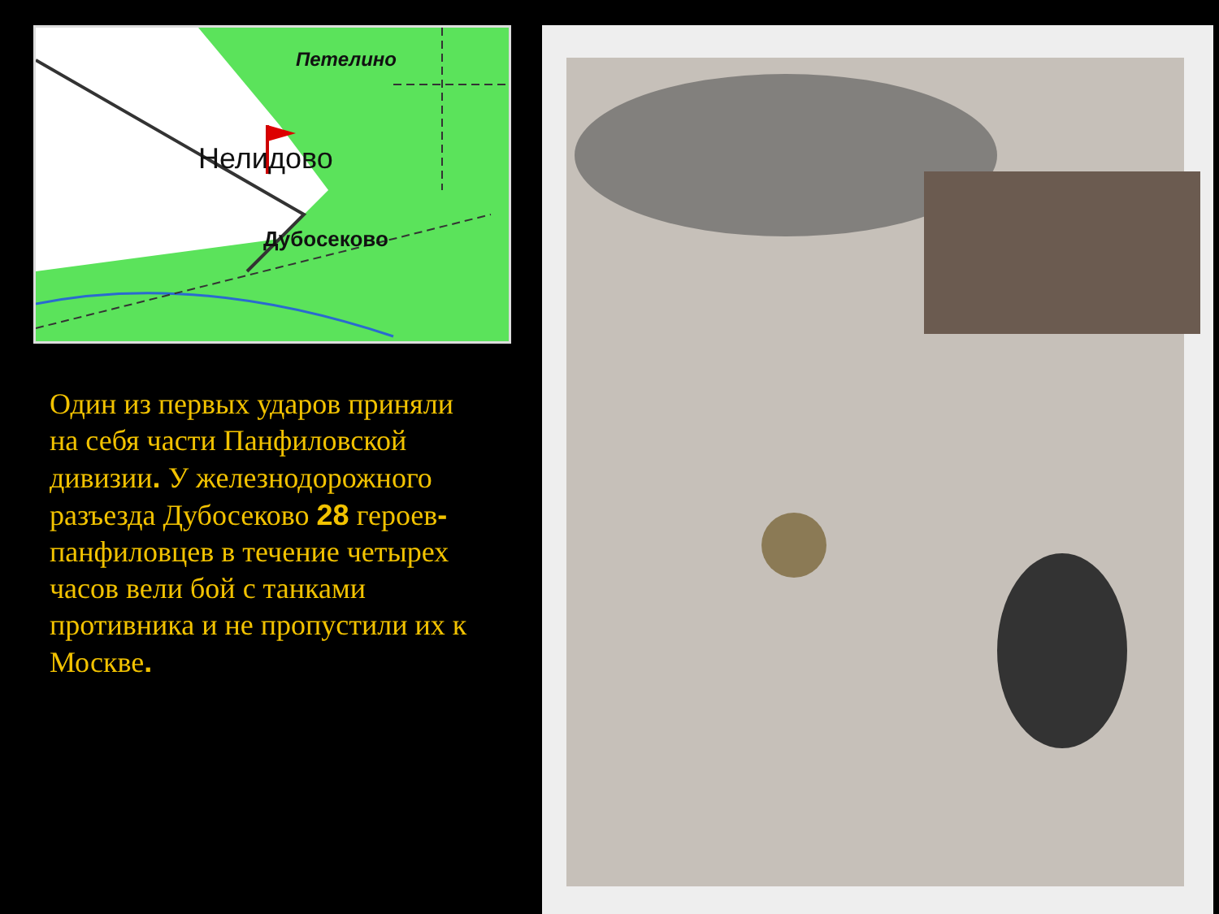Петелино
Нелидово
Дубосеково
Один из первых ударов приняли на себя части Панфиловской дивизии. У железнодорожного разъезда Дубосеково 28 героев-панфиловцев в течение четырех часов вели бой с танками противника и не пропустили их к Москве.